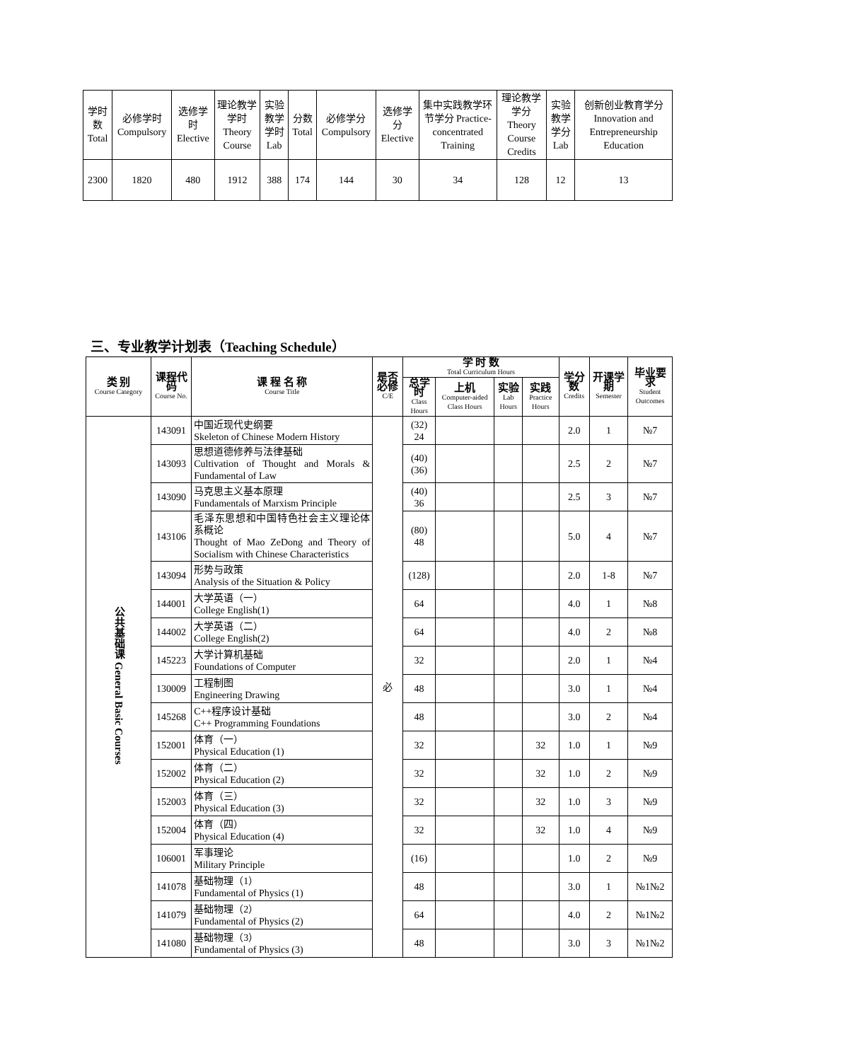| 学时数Total | 必修学时 Compulsory | 选修学时 Elective | 理论教学学时 Theory Course | 实验教学学时 Lab | 分数 Total | 必修学分 Compulsory | 选修学分 Elective | 集中实践教学环节学分 Practice-concentrated Training | 理论教学学分 Theory Course Credits | 实验教学学分 Lab | 创新创业教育学分 Innovation and Entrepreneurship Education |
| --- | --- | --- | --- | --- | --- | --- | --- | --- | --- | --- | --- |
| 2300 | 1820 | 480 | 1912 | 388 | 174 | 144 | 30 | 34 | 128 | 12 | 13 |
三、专业教学计划表（Teaching Schedule）
| 类 别 Course Category | 课程代码 Course No. | 课 程 名 称 Course Title | 是否必修 C/E | 学 时 数 Total Curriculum Hours | | | | 学分数 Credits | 开课学期 Semester | 毕业要求 Student Outcomes |
| --- | --- | --- | --- | --- | --- | --- | --- | --- | --- | --- |
| | | | | 总学时 Class Hours | 上机 Computer-aided Class Hours | 实验 Lab Hours | 实践 Practice Hours | | | |
| 公共基础课 General Basic Courses | 143091 | 中国近现代史纲要 Skeleton of Chinese Modern History | 必 | (32) 24 | | | | 2.0 | 1 | №7 |
| | 143093 | 思想道德修养与法律基础 Cultivation of Thought and Morals & Fundamental of Law | | (40) (36) | | | | 2.5 | 2 | №7 |
| | 143090 | 马克思主义基本原理 Fundamentals of Marxism Principle | | (40) 36 | | | | 2.5 | 3 | №7 |
| | 143106 | 毛泽东思想和中国特色社会主义理论体系概论 Thought of Mao ZeDong and Theory of Socialism with Chinese Characteristics | | (80) 48 | | | | 5.0 | 4 | №7 |
| | 143094 | 形势与政策 Analysis of the Situation & Policy | | (128) | | | | 2.0 | 1-8 | №7 |
| | 144001 | 大学英语（一） College English(1) | | 64 | | | | 4.0 | 1 | №8 |
| | 144002 | 大学英语（二） College English(2) | | 64 | | | | 4.0 | 2 | №8 |
| | 145223 | 大学计算机基础 Foundations of Computer | | 32 | | | | 2.0 | 1 | №4 |
| | 130009 | 工程制图 Engineering Drawing | | 48 | | | | 3.0 | 1 | №4 |
| | 145268 | C++程序设计基础 C++ Programming Foundations | | 48 | | | | 3.0 | 2 | №4 |
| | 152001 | 体育（一） Physical Education (1) | | 32 | | | 32 | 1.0 | 1 | №9 |
| | 152002 | 体育（二） Physical Education (2) | | 32 | | | 32 | 1.0 | 2 | №9 |
| | 152003 | 体育（三） Physical Education (3) | | 32 | | | 32 | 1.0 | 3 | №9 |
| | 152004 | 体育（四） Physical Education (4) | | 32 | | | 32 | 1.0 | 4 | №9 |
| | 106001 | 军事理论 Military Principle | | (16) | | | | 1.0 | 2 | №9 |
| | 141078 | 基础物理（1） Fundamental of Physics (1) | | 48 | | | | 3.0 | 1 | №1№2 |
| | 141079 | 基础物理（2） Fundamental of Physics (2) | | 64 | | | | 4.0 | 2 | №1№2 |
| | 141080 | 基础物理（3） Fundamental of Physics (3) | | 48 | | | | 3.0 | 3 | №1№2 |